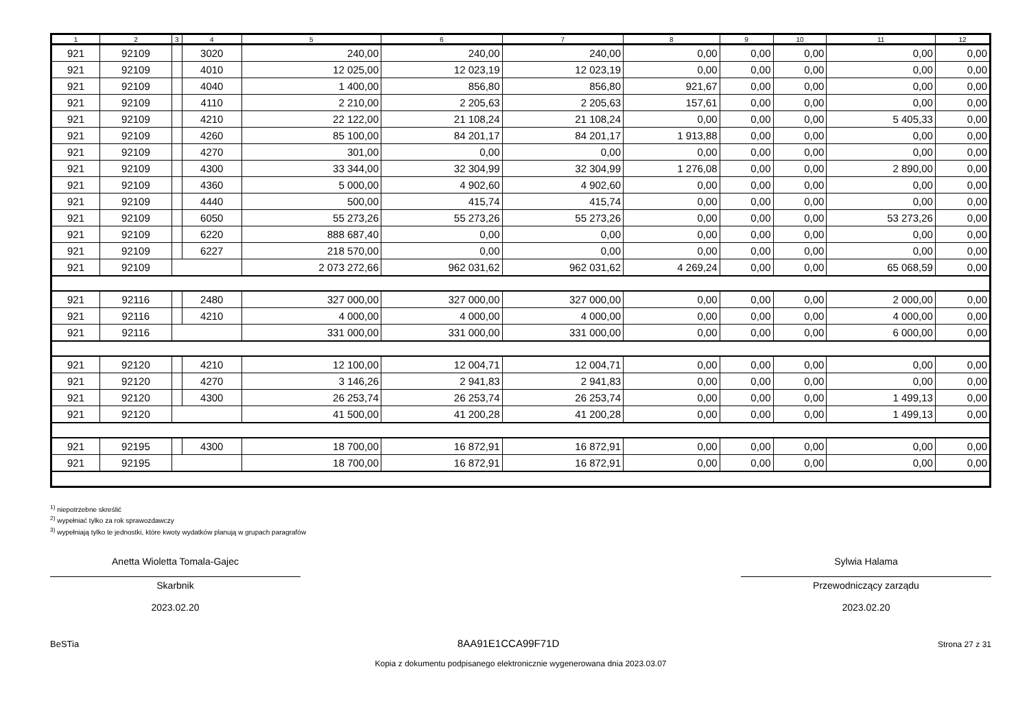| 1 | 2 | 3 | 4 | 5 | 6 | 7 | 8 | 9 | 10 | 11 | 12 |
| --- | --- | --- | --- | --- | --- | --- | --- | --- | --- | --- | --- |
| 921 | 92109 | | 3020 | 240,00 | 240,00 | 240,00 | 0,00 | 0,00 | 0,00 | 0,00 | 0,00 |
| 921 | 92109 | | 4010 | 12 025,00 | 12 023,19 | 12 023,19 | 0,00 | 0,00 | 0,00 | 0,00 | 0,00 |
| 921 | 92109 | | 4040 | 1 400,00 | 856,80 | 856,80 | 921,67 | 0,00 | 0,00 | 0,00 | 0,00 |
| 921 | 92109 | | 4110 | 2 210,00 | 2 205,63 | 2 205,63 | 157,61 | 0,00 | 0,00 | 0,00 | 0,00 |
| 921 | 92109 | | 4210 | 22 122,00 | 21 108,24 | 21 108,24 | 0,00 | 0,00 | 0,00 | 5 405,33 | 0,00 |
| 921 | 92109 | | 4260 | 85 100,00 | 84 201,17 | 84 201,17 | 1 913,88 | 0,00 | 0,00 | 0,00 | 0,00 |
| 921 | 92109 | | 4270 | 301,00 | 0,00 | 0,00 | 0,00 | 0,00 | 0,00 | 0,00 | 0,00 |
| 921 | 92109 | | 4300 | 33 344,00 | 32 304,99 | 32 304,99 | 1 276,08 | 0,00 | 0,00 | 2 890,00 | 0,00 |
| 921 | 92109 | | 4360 | 5 000,00 | 4 902,60 | 4 902,60 | 0,00 | 0,00 | 0,00 | 0,00 | 0,00 |
| 921 | 92109 | | 4440 | 500,00 | 415,74 | 415,74 | 0,00 | 0,00 | 0,00 | 0,00 | 0,00 |
| 921 | 92109 | | 6050 | 55 273,26 | 55 273,26 | 55 273,26 | 0,00 | 0,00 | 0,00 | 53 273,26 | 0,00 |
| 921 | 92109 | | 6220 | 888 687,40 | 0,00 | 0,00 | 0,00 | 0,00 | 0,00 | 0,00 | 0,00 |
| 921 | 92109 | | 6227 | 218 570,00 | 0,00 | 0,00 | 0,00 | 0,00 | 0,00 | 0,00 | 0,00 |
| 921 | 92109 | | | 2 073 272,66 | 962 031,62 | 962 031,62 | 4 269,24 | 0,00 | 0,00 | 65 068,59 | 0,00 |
| 921 | 92116 | | 2480 | 327 000,00 | 327 000,00 | 327 000,00 | 0,00 | 0,00 | 0,00 | 2 000,00 | 0,00 |
| 921 | 92116 | | 4210 | 4 000,00 | 4 000,00 | 4 000,00 | 0,00 | 0,00 | 0,00 | 4 000,00 | 0,00 |
| 921 | 92116 | | | 331 000,00 | 331 000,00 | 331 000,00 | 0,00 | 0,00 | 0,00 | 6 000,00 | 0,00 |
| 921 | 92120 | | 4210 | 12 100,00 | 12 004,71 | 12 004,71 | 0,00 | 0,00 | 0,00 | 0,00 | 0,00 |
| 921 | 92120 | | 4270 | 3 146,26 | 2 941,83 | 2 941,83 | 0,00 | 0,00 | 0,00 | 0,00 | 0,00 |
| 921 | 92120 | | 4300 | 26 253,74 | 26 253,74 | 26 253,74 | 0,00 | 0,00 | 0,00 | 1 499,13 | 0,00 |
| 921 | 92120 | | | 41 500,00 | 41 200,28 | 41 200,28 | 0,00 | 0,00 | 0,00 | 1 499,13 | 0,00 |
| 921 | 92195 | | 4300 | 18 700,00 | 16 872,91 | 16 872,91 | 0,00 | 0,00 | 0,00 | 0,00 | 0,00 |
| 921 | 92195 | | | 18 700,00 | 16 872,91 | 16 872,91 | 0,00 | 0,00 | 0,00 | 0,00 | 0,00 |
<sup>1)</sup> niepotrzebne skreślić
<sup>2)</sup> wypełniać tylko za rok sprawozdawczy
<sup>3)</sup> wypełniają tylko te jednostki, które kwoty wydatków planują w grupach paragrafów
Anetta Wioletta Tomala-Gajec
Skarbnik
2023.02.20
Sylwia Halama
Przewodniczący zarządu
2023.02.20
BeSTia 8AA91E1CCA99F71D Strona 27 z 31
Kopia z dokumentu podpisanego elektronicznie wygenerowana dnia 2023.03.07